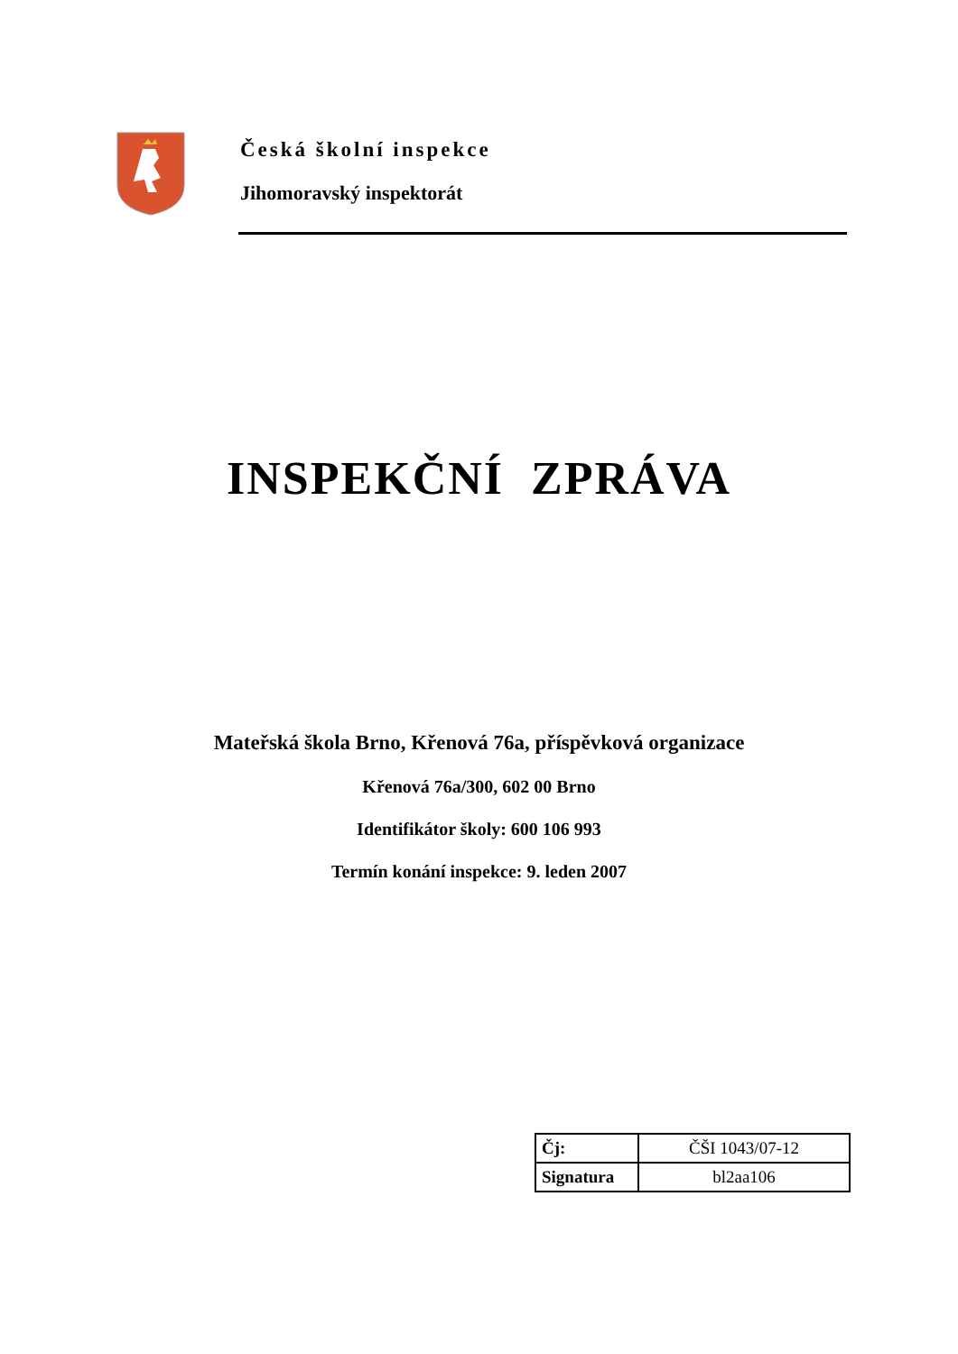Česká školní inspekce
Jihomoravský inspektorát
INSPEKČNÍ ZPRÁVA
Mateřská škola Brno, Křenová 76a, příspěvková organizace
Křenová 76a/300, 602 00 Brno
Identifikátor školy: 600 106 993
Termín konání inspekce: 9. leden 2007
| Čj: | ČŠI 1043/07-12 |
| Signatura | bl2aa106 |